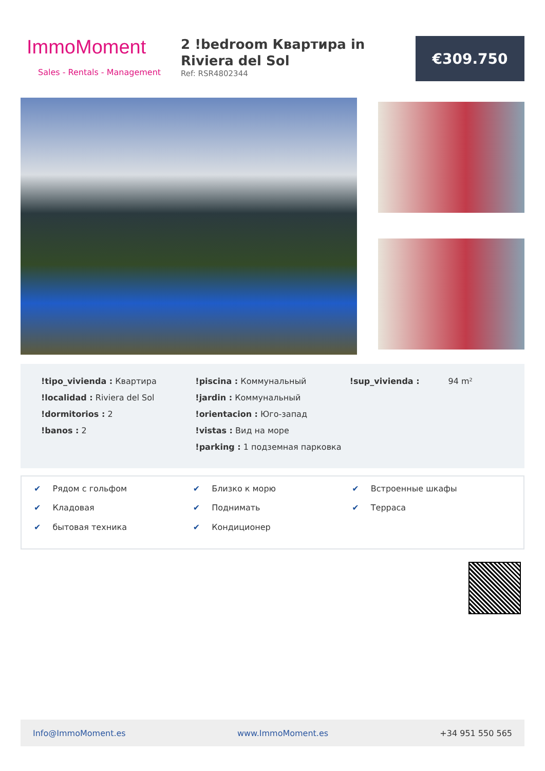ImmoMoment
Sales - Rentals - Management
2 !bedroom Квартира in Riviera del Sol
Ref: RSR4802344
€309.750
!tipo_vivienda : Квартира
!localidad : Riviera del Sol
!dormitorios : 2
!banos : 2
!piscina : Коммунальный
!jardin : Коммунальный
!orientacion : Юго-запад
!vistas : Вид на море
!parking : 1 подземная парковка
!sup_vivienda : 94 m²
✔ Рядом с гольфом
✔ Близко к морю
✔ Встроенные шкафы
✔ Кладовая
✔ Поднимать
✔ Терраса
✔ бытовая техника
✔ Кондиционер
Info@ImmoMoment.es www.ImmoMoment.es +34 951 550 565